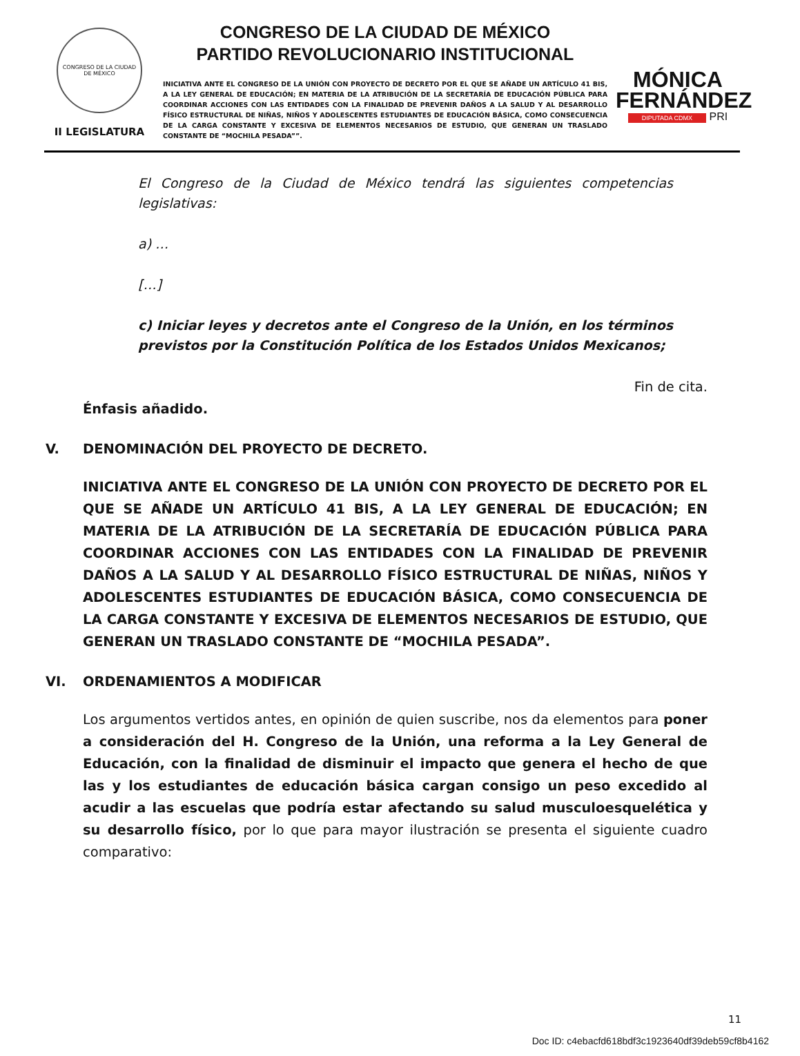CONGRESO DE LA CIUDAD DE MÉXICO
II LEGISLATURA
CONGRESO DE LA CIUDAD DE MÉXICO
PARTIDO REVOLUCIONARIO INSTITUCIONAL
INICIATIVA ANTE EL CONGRESO DE LA UNIÓN CON PROYECTO DE DECRETO POR EL QUE SE AÑADE UN ARTÍCULO 41 BIS, A LA LEY GENERAL DE EDUCACIÓN; EN MATERIA DE LA ATRIBUCIÓN DE LA SECRETARÍA DE EDUCACIÓN PÚBLICA PARA COORDINAR ACCIONES CON LAS ENTIDADES CON LA FINALIDAD DE PREVENIR DAÑOS A LA SALUD Y AL DESARROLLO FÍSICO ESTRUCTURAL DE NIÑAS, NIÑOS Y ADOLESCENTES ESTUDIANTES DE EDUCACIÓN BÁSICA, COMO CONSECUENCIA DE LA CARGA CONSTANTE Y EXCESIVA DE ELEMENTOS NECESARIOS DE ESTUDIO, QUE GENERAN UN TRASLADO CONSTANTE DE “MOCHILA PESADA””.
MÓNICA
FERNÁNDEZ
DIPUTADA CDMX PRI
El Congreso de la Ciudad de México tendrá las siguientes competencias legislativas:
a) …
[…]
c) Iniciar leyes y decretos ante el Congreso de la Unión, en los términos previstos por la Constitución Política de los Estados Unidos Mexicanos;
Fin de cita.
Énfasis añadido.
V. DENOMINACIÓN DEL PROYECTO DE DECRETO.
INICIATIVA ANTE EL CONGRESO DE LA UNIÓN CON PROYECTO DE DECRETO POR EL QUE SE AÑADE UN ARTÍCULO 41 BIS, A LA LEY GENERAL DE EDUCACIÓN; EN MATERIA DE LA ATRIBUCIÓN DE LA SECRETARÍA DE EDUCACIÓN PÚBLICA PARA COORDINAR ACCIONES CON LAS ENTIDADES CON LA FINALIDAD DE PREVENIR DAÑOS A LA SALUD Y AL DESARROLLO FÍSICO ESTRUCTURAL DE NIÑAS, NIÑOS Y ADOLESCENTES ESTUDIANTES DE EDUCACIÓN BÁSICA, COMO CONSECUENCIA DE LA CARGA CONSTANTE Y EXCESIVA DE ELEMENTOS NECESARIOS DE ESTUDIO, QUE GENERAN UN TRASLADO CONSTANTE DE “MOCHILA PESADA”.
VI. ORDENAMIENTOS A MODIFICAR
Los argumentos vertidos antes, en opinión de quien suscribe, nos da elementos para poner a consideración del H. Congreso de la Unión, una reforma a la Ley General de Educación, con la finalidad de disminuir el impacto que genera el hecho de que las y los estudiantes de educación básica cargan consigo un peso excedido al acudir a las escuelas que podría estar afectando su salud musculoesquelética y su desarrollo físico, por lo que para mayor ilustración se presenta el siguiente cuadro comparativo:
11
Doc ID: c4ebacfd618bdf3c1923640df39deb59cf8b4162